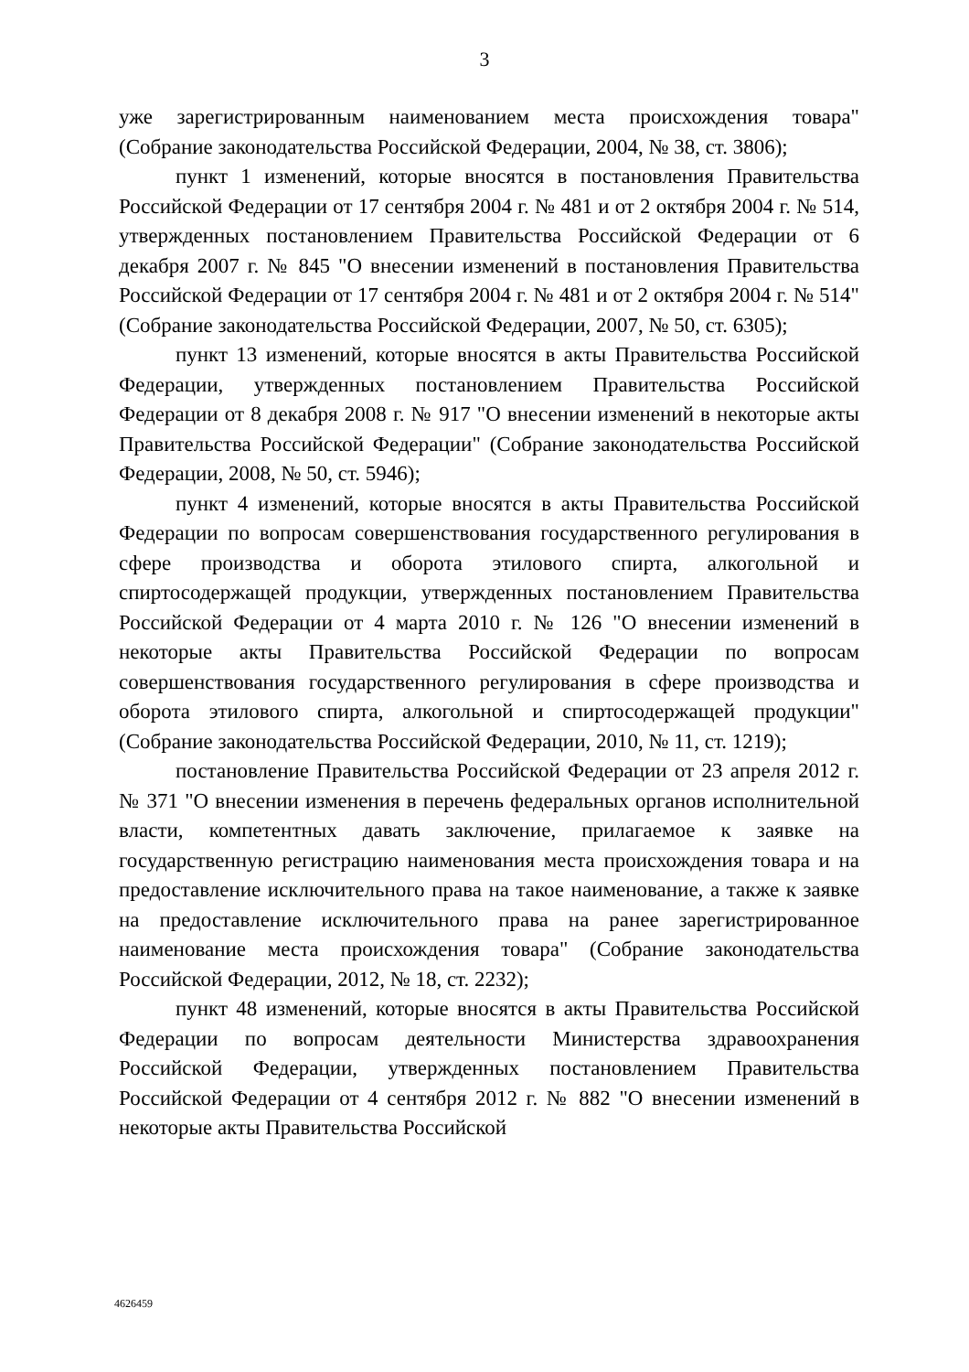3
уже зарегистрированным наименованием места происхождения товара" (Собрание законодательства Российской Федерации, 2004, № 38, ст. 3806);
пункт 1 изменений, которые вносятся в постановления Правительства Российской Федерации от 17 сентября 2004 г. № 481 и от 2 октября 2004 г. № 514, утвержденных постановлением Правительства Российской Федерации от 6 декабря 2007 г. № 845 "О внесении изменений в постановления Правительства Российской Федерации от 17 сентября 2004 г. № 481 и от 2 октября 2004 г. № 514" (Собрание законодательства Российской Федерации, 2007, № 50, ст. 6305);
пункт 13 изменений, которые вносятся в акты Правительства Российской Федерации, утвержденных постановлением Правительства Российской Федерации от 8 декабря 2008 г. № 917 "О внесении изменений в некоторые акты Правительства Российской Федерации" (Собрание законодательства Российской Федерации, 2008, № 50, ст. 5946);
пункт 4 изменений, которые вносятся в акты Правительства Российской Федерации по вопросам совершенствования государственного регулирования в сфере производства и оборота этилового спирта, алкогольной и спиртосодержащей продукции, утвержденных постановлением Правительства Российской Федерации от 4 марта 2010 г. № 126 "О внесении изменений в некоторые акты Правительства Российской Федерации по вопросам совершенствования государственного регулирования в сфере производства и оборота этилового спирта, алкогольной и спиртосодержащей продукции" (Собрание законодательства Российской Федерации, 2010, № 11, ст. 1219);
постановление Правительства Российской Федерации от 23 апреля 2012 г. № 371 "О внесении изменения в перечень федеральных органов исполнительной власти, компетентных давать заключение, прилагаемое к заявке на государственную регистрацию наименования места происхождения товара и на предоставление исключительного права на такое наименование, а также к заявке на предоставление исключительного права на ранее зарегистрированное наименование места происхождения товара" (Собрание законодательства Российской Федерации, 2012, № 18, ст. 2232);
пункт 48 изменений, которые вносятся в акты Правительства Российской Федерации по вопросам деятельности Министерства здравоохранения Российской Федерации, утвержденных постановлением Правительства Российской Федерации от 4 сентября 2012 г. № 882 "О внесении изменений в некоторые акты Правительства Российской
4626459